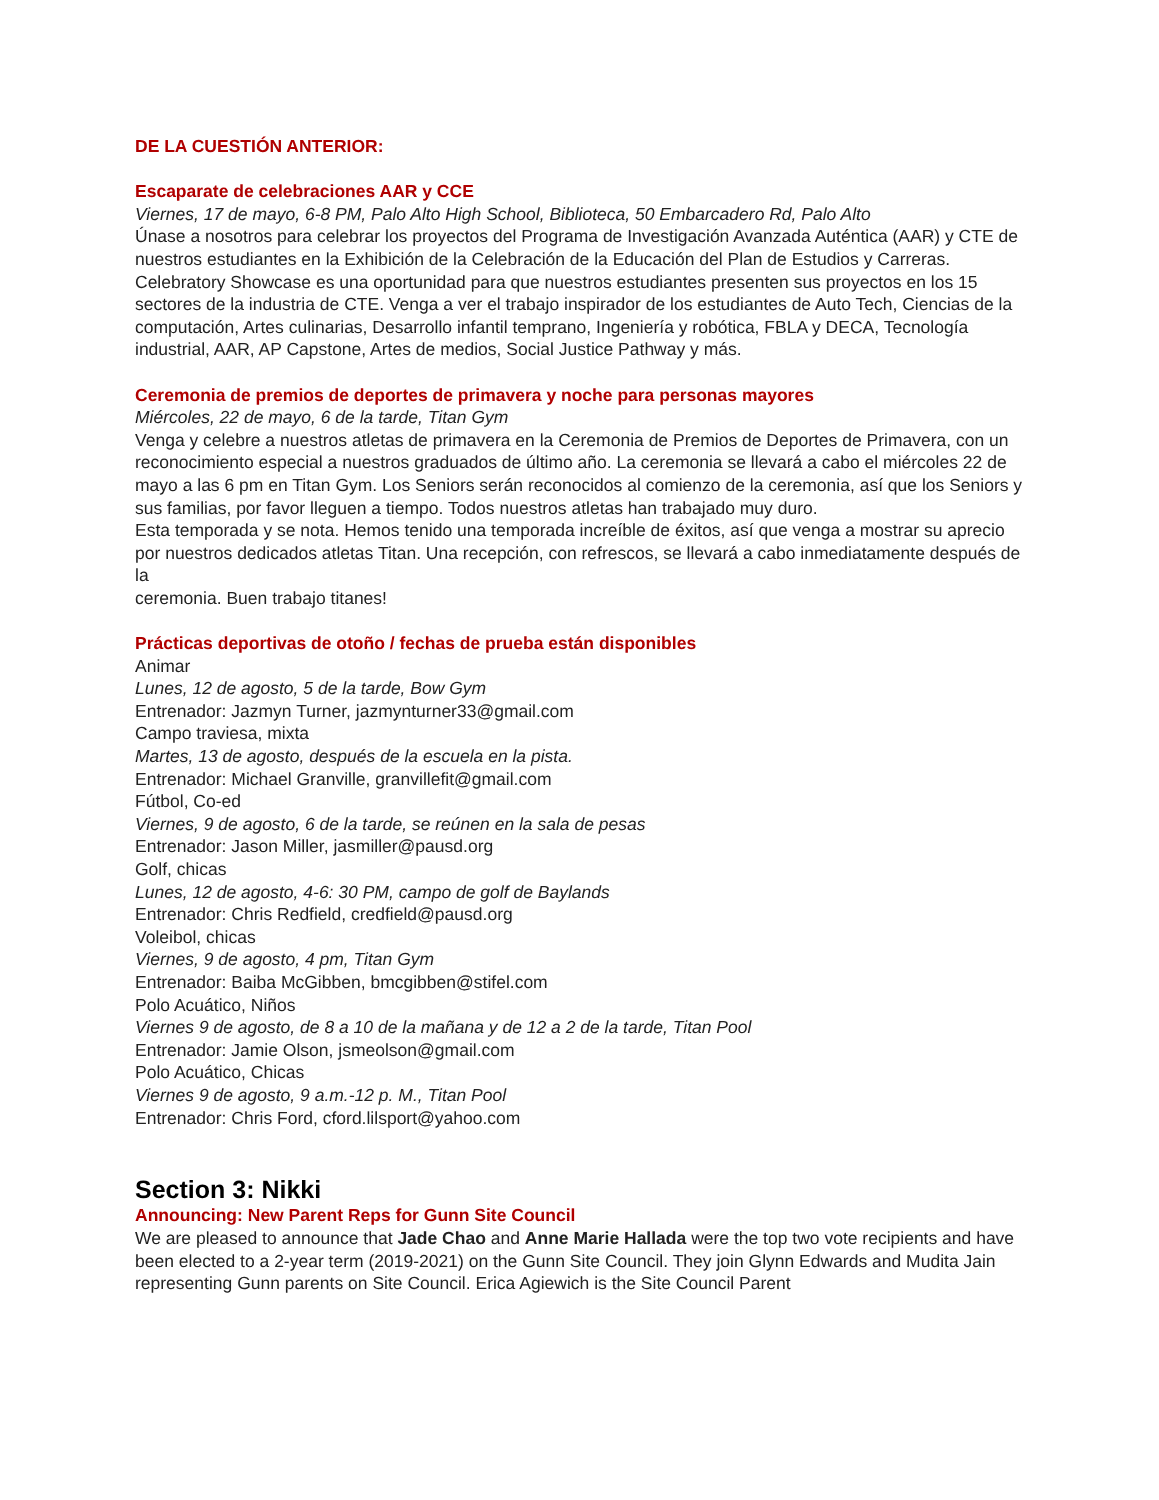DE LA CUESTIÓN ANTERIOR:
Escaparate de celebraciones AAR y CCE
Viernes, 17 de mayo, 6-8 PM, Palo Alto High School, Biblioteca, 50 Embarcadero Rd, Palo Alto
Únase a nosotros para celebrar los proyectos del Programa de Investigación Avanzada Auténtica (AAR) y CTE de nuestros estudiantes en la Exhibición de la Celebración de la Educación del Plan de Estudios y Carreras. Celebratory Showcase es una oportunidad para que nuestros estudiantes presenten sus proyectos en los 15 sectores de la industria de CTE. Venga a ver el trabajo inspirador de los estudiantes de Auto Tech, Ciencias de la computación, Artes culinarias, Desarrollo infantil temprano, Ingeniería y robótica, FBLA y DECA, Tecnología industrial, AAR, AP Capstone, Artes de medios, Social Justice Pathway y más.
Ceremonia de premios de deportes de primavera y noche para personas mayores
Miércoles, 22 de mayo, 6 de la tarde, Titan Gym
Venga y celebre a nuestros atletas de primavera en la Ceremonia de Premios de Deportes de Primavera, con un reconocimiento especial a nuestros graduados de último año. La ceremonia se llevará a cabo el miércoles 22 de mayo a las 6 pm en Titan Gym. Los Seniors serán reconocidos al comienzo de la ceremonia, así que los Seniors y sus familias, por favor lleguen a tiempo. Todos nuestros atletas han trabajado muy duro.
Esta temporada y se nota. Hemos tenido una temporada increíble de éxitos, así que venga a mostrar su aprecio por nuestros dedicados atletas Titan. Una recepción, con refrescos, se llevará a cabo inmediatamente después de la
ceremonia. Buen trabajo titanes!
Prácticas deportivas de otoño / fechas de prueba están disponibles
Animar
Lunes, 12 de agosto, 5 de la tarde, Bow Gym
Entrenador: Jazmyn Turner, jazmynturner33@gmail.com
Campo traviesa, mixta
Martes, 13 de agosto, después de la escuela en la pista.
Entrenador: Michael Granville, granvillefit@gmail.com
Fútbol, Co-ed
Viernes, 9 de agosto, 6 de la tarde, se reúnen en la sala de pesas
Entrenador: Jason Miller, jasmiller@pausd.org
Golf, chicas
Lunes, 12 de agosto, 4-6: 30 PM, campo de golf de Baylands
Entrenador: Chris Redfield, credfield@pausd.org
Voleibol, chicas
Viernes, 9 de agosto, 4 pm, Titan Gym
Entrenador: Baiba McGibben, bmcgibben@stifel.com
Polo Acuático, Niños
Viernes 9 de agosto, de 8 a 10 de la mañana y de 12 a 2 de la tarde, Titan Pool
Entrenador: Jamie Olson, jsmeolson@gmail.com
Polo Acuático, Chicas
Viernes 9 de agosto, 9 a.m.-12 p. M., Titan Pool
Entrenador: Chris Ford, cford.lilsport@yahoo.com
Section 3: Nikki
Announcing: New Parent Reps for Gunn Site Council
We are pleased to announce that Jade Chao and Anne Marie Hallada were the top two vote recipients and have been elected to a 2-year term (2019-2021) on the Gunn Site Council. They join Glynn Edwards and Mudita Jain representing Gunn parents on Site Council. Erica Agiewich is the Site Council Parent